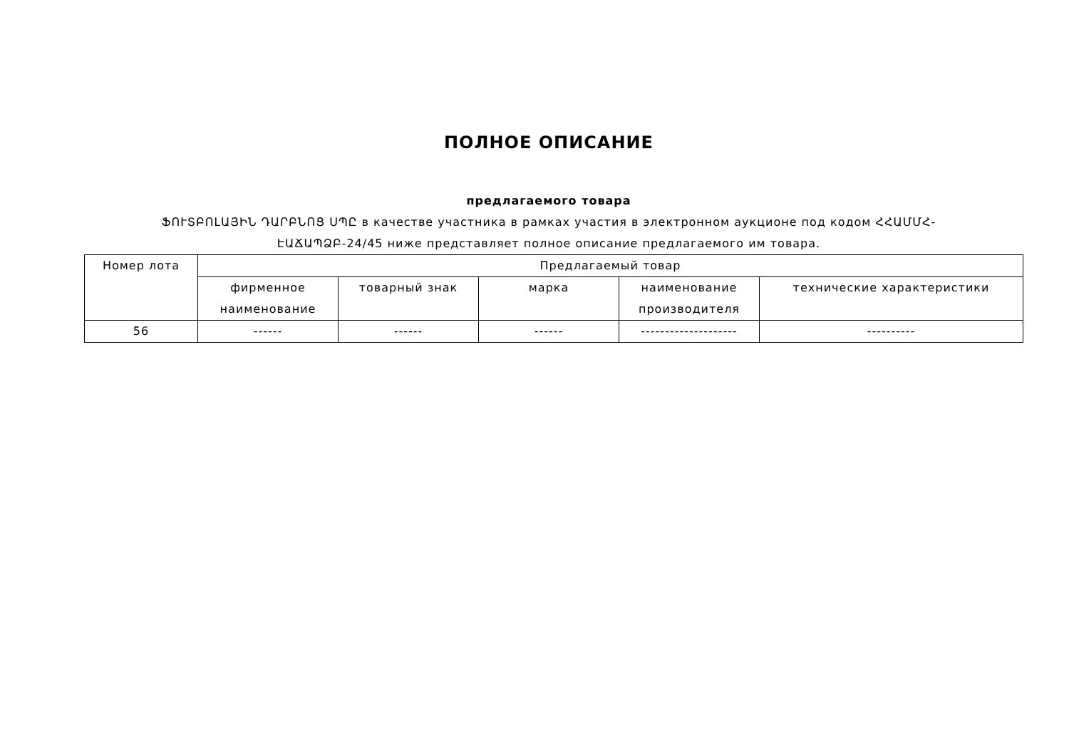ПОЛНОЕ ОПИСАНИЕ
предлагаемого товара
ՖՈՒՏԲՈԼԱՅԻՆ ԴԱՐԲՆՈՑ ՍՊԸ в качестве участника в рамках участия в электронном аукционе под кодом ՀՀԱՄՄՀ-ԷԱՃԱՊՁԲ-24/45 ниже представляет полное описание предлагаемого им товара.
| Номер лота | Предлагаемый товар | | | | |
| --- | --- | --- | --- | --- | --- |
| | фирменное наименование | товарный знак | марка | наименование производителя | технические характеристики |
| 56 | ------ | ------ | ------ | -------------------- | ---------- |